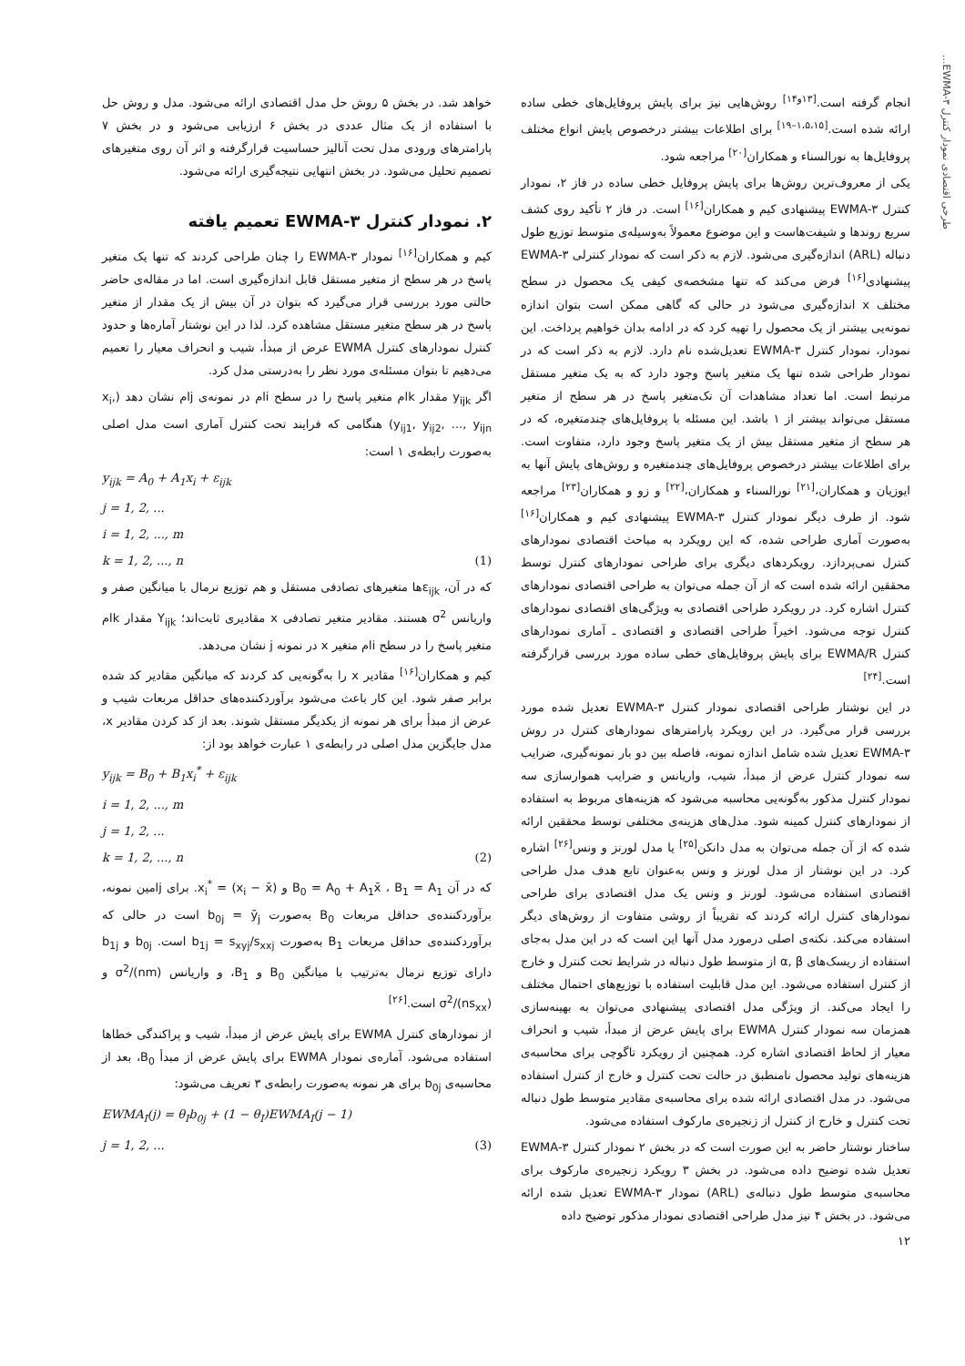طرحی اقتصادی نمودار کنترل EWMA-۳...
انجام گرفته است.<sup>[۱۳و۱۴]</sup> روش‌هایی نیز برای پایش پروفایل‌های خطی ساده ارائه شده است.<sup>[۱،۵،۱۵–۱۹]</sup> برای اطلاعات بیشتر درخصوص پایش انواع مختلف پروفایل‌ها به نورالسناء و همکاران<sup>[۲۰]</sup> مراجعه شود.
یکی از معروف‌ترین روش‌ها برای پایش پروفایل خطی ساده در فاز ۲، نمودار کنترل EWMA-۳ پیشنهادی کیم و همکاران<sup>[۱۶]</sup> است. در فاز ۲ تأکید روی کشف سریع روندها و شیفت‌هاست و این موضوع معمولاً به‌وسیله‌ی متوسط توزیع طول دنباله (ARL) اندازه‌گیری می‌شود. لازم به ذکر است که نمودار کنترلی EWMA-۳ پیشنهادی<sup>[۱۶]</sup> فرض می‌کند که تنها مشخصه‌ی کیفی یک محصول در سطح مختلف x اندازه‌گیری می‌شود در حالی که گاهی ممکن است بتوان اندازه نمونه‌یی بیشتر از یک محصول را تهیه کرد که در ادامه بدان خواهیم پرداخت. این نمودار، نمودار کنترل EWMA-۳ تعدیل‌شده نام دارد. لازم به ذکر است که در نمودار طراحی شده تنها یک متغیر پاسخ وجود دارد که به یک متغیر مستقل مرتبط است. اما تعداد مشاهدات آن تک‌متغیر پاسخ در هر سطح از متغیر مستقل می‌تواند بیشتر از ۱ باشد. این مسئله با پروفایل‌های چندمتغیره، که در هر سطح از متغیر مستقل بیش از یک متغیر پاسخ وجود دارد، متفاوت است. برای اطلاعات بیشتر درخصوص پروفایل‌های چندمتغیره و روش‌های پایش آنها به ایوزیان و همکاران،<sup>[۲۱]</sup> نورالسناء و همکاران،<sup>[۲۲]</sup> و زو و همکاران<sup>[۲۳]</sup> مراجعه شود. از طرف دیگر نمودار کنترل EWMA-۳ پیشنهادی کیم و همکاران<sup>[۱۶]</sup> به‌صورت آماری طراحی شده، که این رویکرد به مباحث اقتصادی نمودارهای کنترل نمی‌پردازد. رویکردهای دیگری برای طراحی نمودارهای کنترل توسط محققین ارائه شده است که از آن جمله می‌توان به طراحی اقتصادی نمودارهای کنترل اشاره کرد. در رویکرد طراحی اقتصادی به ویژگی‌های اقتصادی نمودارهای کنترل توجه می‌شود. اخیراً طراحی اقتصادی و اقتصادی ـ آماری نمودارهای کنترل EWMA/R برای پایش پروفایل‌های خطی ساده مورد بررسی قرارگرفته است.<sup>[۲۴]</sup>
در این نوشتار طراحی اقتصادی نمودار کنترل EWMA-۳ تعدیل شده مورد بررسی قرار می‌گیرد. در این رویکرد پارامترهای نمودارهای کنترل در روش EWMA-۳ تعدیل شده شامل اندازه نمونه، فاصله بین دو بار نمونه‌گیری، ضرایب سه نمودار کنترل عرض از مبدأ، شیب، واریانس و ضرایب هموارسازی سه نمودار کنترل مذکور به‌گونه‌یی محاسبه می‌شود که هزینه‌های مربوط به استفاده از نمودارهای کنترل کمینه شود. مدل‌های هزینه‌ی مختلفی توسط محققین ارائه شده که از آن جمله می‌توان به مدل دانکن<sup>[۲۵]</sup> یا مدل لورنز و ونس<sup>[۲۶]</sup> اشاره کرد. در این نوشتار از مدل لورنز و ونس به‌عنوان تابع هدف مدل طراحی اقتصادی استفاده می‌شود. لورنز و ونس یک مدل اقتصادی برای طراحی نمودارهای کنترل ارائه کردند که تقریباً از روشی متفاوت از روش‌های دیگر استفاده می‌کند. نکته‌ی اصلی درمورد مدل آنها این است که در این مدل به‌جای استفاده از ریسک‌های α, β از متوسط طول دنباله در شرایط تحت کنترل و خارج از کنترل استفاده می‌شود. این مدل قابلیت استفاده با توزیع‌های احتمال مختلف را ایجاد می‌کند. از ویژگی مدل اقتصادی پیشنهادی می‌توان به بهینه‌سازی همزمان سه نمودار کنترل EWMA برای پایش عرض از مبدأ، شیب و انحراف معیار از لحاظ اقتصادی اشاره کرد. همچنین از رویکرد تاگوچی برای محاسبه‌ی هزینه‌های تولید محصول نامنطبق در حالت تحت کنترل و خارج از کنترل استفاده می‌شود. در مدل اقتصادی ارائه شده برای محاسبه‌ی مقادیر متوسط طول دنباله تحت کنترل و خارج از کنترل از زنجیره‌ی مارکوف استفاده می‌شود.
ساختار نوشتار حاضر به این صورت است که در بخش ۲ نمودار کنترل EWMA-۳ تعدیل شده توضیح داده می‌شود. در بخش ۳ رویکرد زنجیره‌ی مارکوف برای محاسبه‌ی متوسط طول دنباله‌ی (ARL) نمودار EWMA-۳ تعدیل شده ارائه می‌شود. در بخش ۴ نیز مدل طراحی اقتصادی نمودار مذکور توضیح داده
خواهد شد. در بخش ۵ روش حل مدل اقتصادی ارائه می‌شود. مدل و روش حل با استفاده از یک مثال عددی در بخش ۶ ارزیابی می‌شود و در بخش ۷ پارامترهای ورودی مدل تحت آنالیز حساسیت قرارگرفته و اثر آن روی متغیرهای تصمیم تحلیل می‌شود. در بخش انتهایی نتیجه‌گیری ارائه می‌شود.
۲. نمودار کنترل EWMA-۳ تعمیم یافته
کیم و همکاران<sup>[۱۶]</sup> نمودار EWMA-۳ را چنان طراحی کردند که تنها یک متغیر پاسخ در هر سطح از متغیر مستقل قابل اندازه‌گیری است. اما در مقاله‌ی حاضر حالتی مورد بررسی قرار می‌گیرد که بتوان در آن بیش از یک مقدار از متغیر پاسخ در هر سطح متغیر مستقل مشاهده کرد. لذا در این نوشتار آماره‌ها و حدود کنترل نمودارهای کنترل EWMA عرض از مبدأ، شیب و انحراف معیار را تعمیم می‌دهیم تا بتوان مسئله‌ی مورد نظر را به‌درستی مدل کرد.
اگر y<sub>ijk</sub> مقدار kام متغیر پاسخ را در سطح iام در نمونه‌ی jام نشان دهد (x<sub>i</sub>, y<sub>ij1</sub>, y<sub>ij2</sub>, ..., y<sub>ijn</sub>) هنگامی که فرایند تحت کنترل آماری است مدل اصلی به‌صورت رابطه‌ی ۱ است:
y<sub>ijk</sub> = A<sub>0</sub> + A<sub>1</sub>x<sub>i</sub> + ε<sub>ijk</sub>
j = 1, 2, ...
i = 1, 2, ..., m
k = 1, 2, ..., n (1)
که در آن، ε<sub>ijk</sub>ها متغیرهای تصادفی مستقل و هم توزیع نرمال با میانگین صفر و واریانس σ<sup>2</sup> هستند. مقادیر متغیر تصادفی x مقادیری ثابت‌اند؛ Y<sub>ijk</sub> مقدار kام متغیر پاسخ را در سطح iام متغیر x در نمونه j نشان می‌دهد.
کیم و همکاران<sup>[۱۶]</sup> مقادیر x را به‌گونه‌یی کد کردند که میانگین مقادیر کد شده برابر صفر شود. این کار باعث می‌شود برآوردکننده‌های حداقل مربعات شیب و عرض از مبدأ برای هر نمونه از یکدیگر مستقل شوند. بعد از کد کردن مقادیر x، مدل جایگزین مدل اصلی در رابطه‌ی ۱ عبارت خواهد بود از:
y<sub>ijk</sub> = B<sub>0</sub> + B<sub>1</sub>x<sub>i</sub><sup>*</sup> + ε<sub>ijk</sub>
i = 1, 2, ..., m
j = 1, 2, ...
k = 1, 2, ..., n (2)
که در آن B<sub>0</sub> = A<sub>0</sub> + A<sub>1</sub>x̄ ، B<sub>1</sub> = A<sub>1</sub> و x<sub>i</sub><sup>*</sup> = (x<sub>i</sub> − x̄). برای jامین نمونه، برآوردکننده‌ی حداقل مربعات B<sub>0</sub> به‌صورت b<sub>0j</sub> = ȳ<sub>j</sub> است در حالی که برآوردکننده‌ی حداقل مربعات B<sub>1</sub> به‌صورت b<sub>1j</sub> = s<sub>xyj</sub>/s<sub>xxj</sub> است. b<sub>0j</sub> و b<sub>1j</sub> دارای توزیع نرمال به‌ترتیب با میانگین B<sub>0</sub> و B<sub>1</sub>، و واریانس σ<sup>2</sup>/(nm) و σ<sup>2</sup>/(ns<sub>xx</sub>) است.<sup>[۲۶]</sup>
از نمودارهای کنترل EWMA برای پایش عرض از مبدأ، شیب و پراکندگی خطاها استفاده می‌شود. آماره‌ی نمودار EWMA برای پایش عرض از مبدأ B<sub>0</sub>، بعد از محاسبه‌ی b<sub>0j</sub> برای هر نمونه به‌صورت رابطه‌ی ۳ تعریف می‌شود:
EWMA<sub>I</sub>(j) = θ<sub>I</sub>b<sub>0j</sub> + (1 − θ<sub>I</sub>)EWMA<sub>I</sub>(j − 1)
j = 1, 2, ... (3)
۱۲